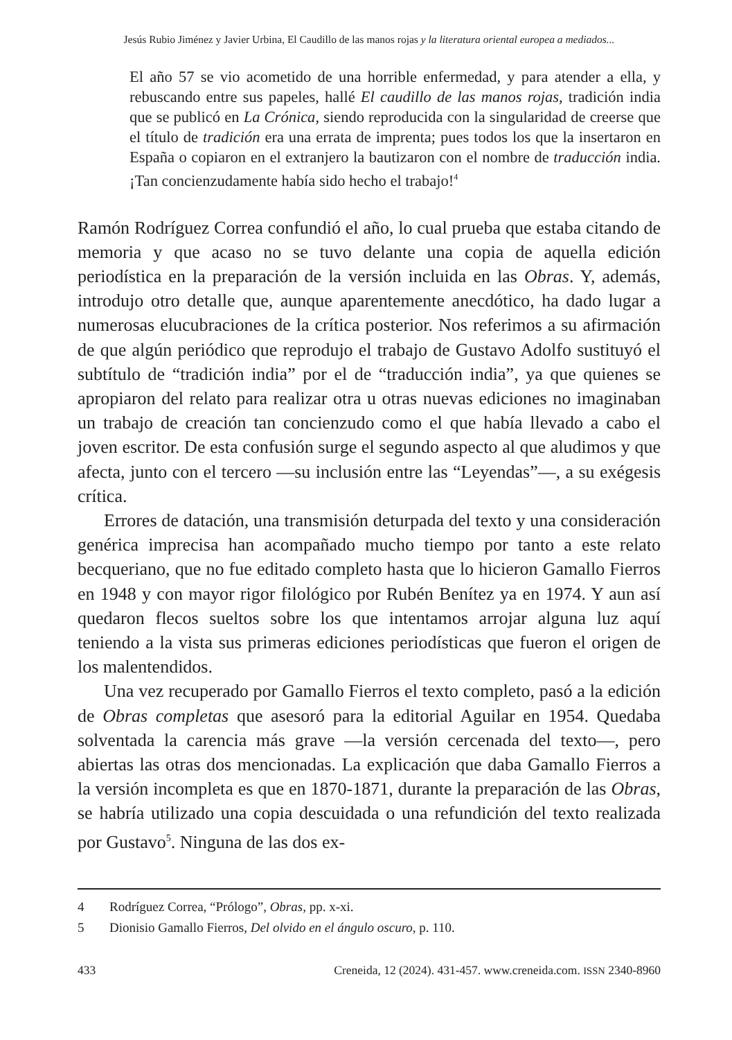Jesús Rubio Jiménez y Javier Urbina, El Caudillo de las manos rojas y la literatura oriental europea a mediados...
El año 57 se vio acometido de una horrible enfermedad, y para atender a ella, y rebuscando entre sus papeles, hallé El caudillo de las manos rojas, tradición india que se publicó en La Crónica, siendo reproducida con la singularidad de creerse que el título de tradición era una errata de imprenta; pues todos los que la insertaron en España o copiaron en el extranjero la bautizaron con el nombre de traducción india. ¡Tan concienzudamente había sido hecho el trabajo!<sup>4</sup>
Ramón Rodríguez Correa confundió el año, lo cual prueba que estaba citando de memoria y que acaso no se tuvo delante una copia de aquella edición periodística en la preparación de la versión incluida en las Obras. Y, además, introdujo otro detalle que, aunque aparentemente anecdótico, ha dado lugar a numerosas elucubraciones de la crítica posterior. Nos referimos a su afirmación de que algún periódico que reprodujo el trabajo de Gustavo Adolfo sustituyó el subtítulo de “tradición india” por el de “traducción india”, ya que quienes se apropiaron del relato para realizar otra u otras nuevas ediciones no imaginaban un trabajo de creación tan concienzudo como el que había llevado a cabo el joven escritor. De esta confusión surge el segundo aspecto al que aludimos y que afecta, junto con el tercero —su inclusión entre las “Leyendas”—, a su exégesis crítica.
Errores de datación, una transmisión deturpada del texto y una consideración genérica imprecisa han acompañado mucho tiempo por tanto a este relato becqueriano, que no fue editado completo hasta que lo hicieron Gamallo Fierros en 1948 y con mayor rigor filológico por Rubén Benítez ya en 1974. Y aun así quedaron flecos sueltos sobre los que intentamos arrojar alguna luz aquí teniendo a la vista sus primeras ediciones periodísticas que fueron el origen de los malentendidos.
Una vez recuperado por Gamallo Fierros el texto completo, pasó a la edición de Obras completas que asesoró para la editorial Aguilar en 1954. Quedaba solventada la carencia más grave —la versión cercenada del texto—, pero abiertas las otras dos mencionadas. La explicación que daba Gamallo Fierros a la versión incompleta es que en 1870-1871, durante la preparación de las Obras, se habría utilizado una copia descuidada o una refundición del texto realizada por Gustavo<sup>5</sup>. Ninguna de las dos ex-
4 Rodríguez Correa, “Prólogo”, Obras, pp. x-xi.
5 Dionisio Gamallo Fierros, Del olvido en el ángulo oscuro, p. 110.
433 Creneida, 12 (2024). 431-457. www.creneida.com. ISSN 2340-8960